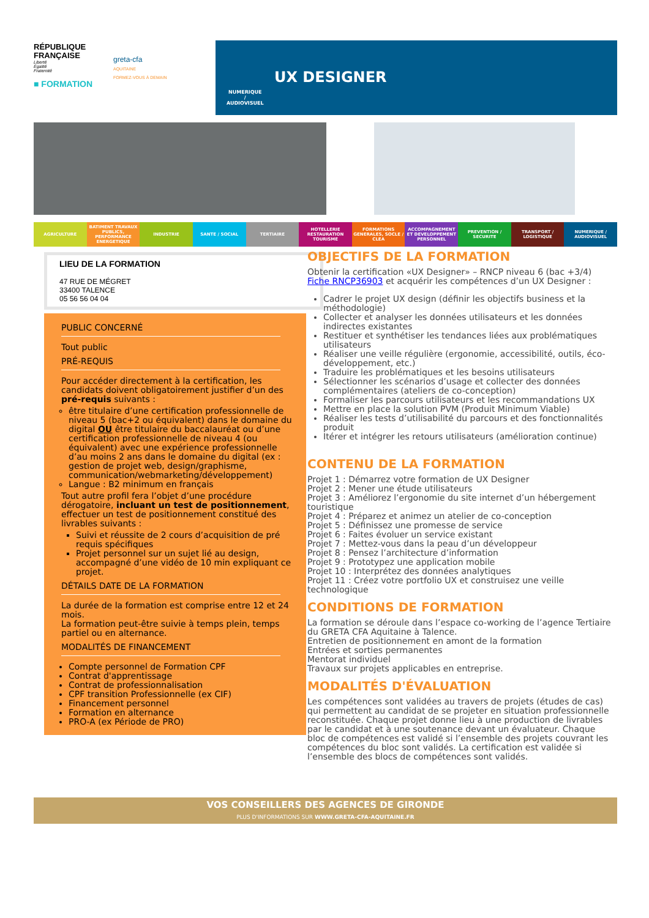RÉPUBLIQUE
FRANÇAISE
Liberté
Égalité
Fraternité
greta-cfa
AQUITAINE
FORMEZ-VOUS À DEMAIN
■ FORMATION
NUMERIQUE
/
AUDIOVISUEL
UX DESIGNER
AGRICULTURE BATIMENT TRAVAUX PUBLICS, PERFORMANCE ENERGETIQUE
INDUSTRIE SANTE / SOCIAL TERTIAIRE HOTELLERIE RESTAURATION TOURISME
FORMATIONS GENERALES, SOCLE / CLEA
ACCOMPAGNEMENT ET DEVELOPPEMENT PERSONNEL
PREVENTION / SECURITE TRANSPORT / LOGISTIQUE NUMERIQUE / AUDIOVISUEL
LIEU DE LA FORMATION
47 RUE DE MÉGRET
33400 TALENCE
05 56 56 04 04
PUBLIC CONCERNÉ
Tout public
PRÉ-REQUIS
Pour accéder directement à la certification, les candidats doivent obligatoirement justifier d’un des pré-requis suivants :
être titulaire d’une certification professionnelle de niveau 5 (bac+2 ou équivalent) dans le domaine du digital OU être titulaire du baccalauréat ou d’une certification professionnelle de niveau 4 (ou équivalent) avec une expérience professionnelle d’au moins 2 ans dans le domaine du digital (ex : gestion de projet web, design/graphisme, communication/webmarketing/développement)
Langue : B2 minimum en français
Tout autre profil fera l’objet d’une procédure dérogatoire, incluant un test de positionnement, effectuer un test de positionnement constitué des livrables suivants :
Suivi et réussite de 2 cours d’acquisition de pré requis spécifiques
Projet personnel sur un sujet lié au design, accompagné d’une vidéo de 10 min expliquant ce projet.
DÉTAILS DATE DE LA FORMATION
La durée de la formation est comprise entre 12 et 24 mois.
La formation peut-être suivie à temps plein, temps partiel ou en alternance.
MODALITÉS DE FINANCEMENT
Compte personnel de Formation CPF
Contrat d'apprentissage
Contrat de professionnalisation
CPF transition Professionnelle (ex CIF)
Financement personnel
Formation en alternance
PRO-A (ex Période de PRO)
OBJECTIFS DE LA FORMATION
Obtenir la certification «UX Designer» – RNCP niveau 6 (bac +3/4) Fiche RNCP36903 et acquérir les compétences d’un UX Designer :
Cadrer le projet UX design (définir les objectifs business et la méthodologie)
Collecter et analyser les données utilisateurs et les données indirectes existantes
Restituer et synthétiser les tendances liées aux problématiques utilisateurs
Réaliser une veille régulière (ergonomie, accessibilité, outils, éco-développement, etc.)
Traduire les problématiques et les besoins utilisateurs
Sélectionner les scénarios d’usage et collecter des données complémentaires (ateliers de co-conception)
Formaliser les parcours utilisateurs et les recommandations UX
Mettre en place la solution PVM (Produit Minimum Viable)
Réaliser les tests d’utilisabilité du parcours et des fonctionnalités produit
Itérer et intégrer les retours utilisateurs (amélioration continue)
CONTENU DE LA FORMATION
Projet 1 : Démarrez votre formation de UX Designer
Projet 2 : Mener une étude utilisateurs
Projet 3 : Améliorez l’ergonomie du site internet d’un hébergement touristique
Projet 4 : Préparez et animez un atelier de co-conception
Projet 5 : Définissez une promesse de service
Projet 6 : Faites évoluer un service existant
Projet 7 : Mettez-vous dans la peau d’un développeur
Projet 8 : Pensez l’architecture d’information
Projet 9 : Prototypez une application mobile
Projet 10 : Interprétez des données analytiques
Projet 11 : Créez votre portfolio UX et construisez une veille technologique
CONDITIONS DE FORMATION
La formation se déroule dans l’espace co-working de l’agence Tertiaire du GRETA CFA Aquitaine à Talence.
Entretien de positionnement en amont de la formation
Entrées et sorties permanentes
Mentorat individuel
Travaux sur projets applicables en entreprise.
MODALITÉS D'ÉVALUATION
Les compétences sont validées au travers de projets (études de cas) qui permettent au candidat de se projeter en situation professionnelle reconstituée. Chaque projet donne lieu à une production de livrables par le candidat et à une soutenance devant un évaluateur. Chaque bloc de compétences est validé si l’ensemble des projets couvrant les compétences du bloc sont validés. La certification est validée si l’ensemble des blocs de compétences sont validés.
VOS CONSEILLERS DES AGENCES DE GIRONDE
PLUS D'INFORMATIONS SUR WWW.GRETA-CFA-AQUITAINE.FR